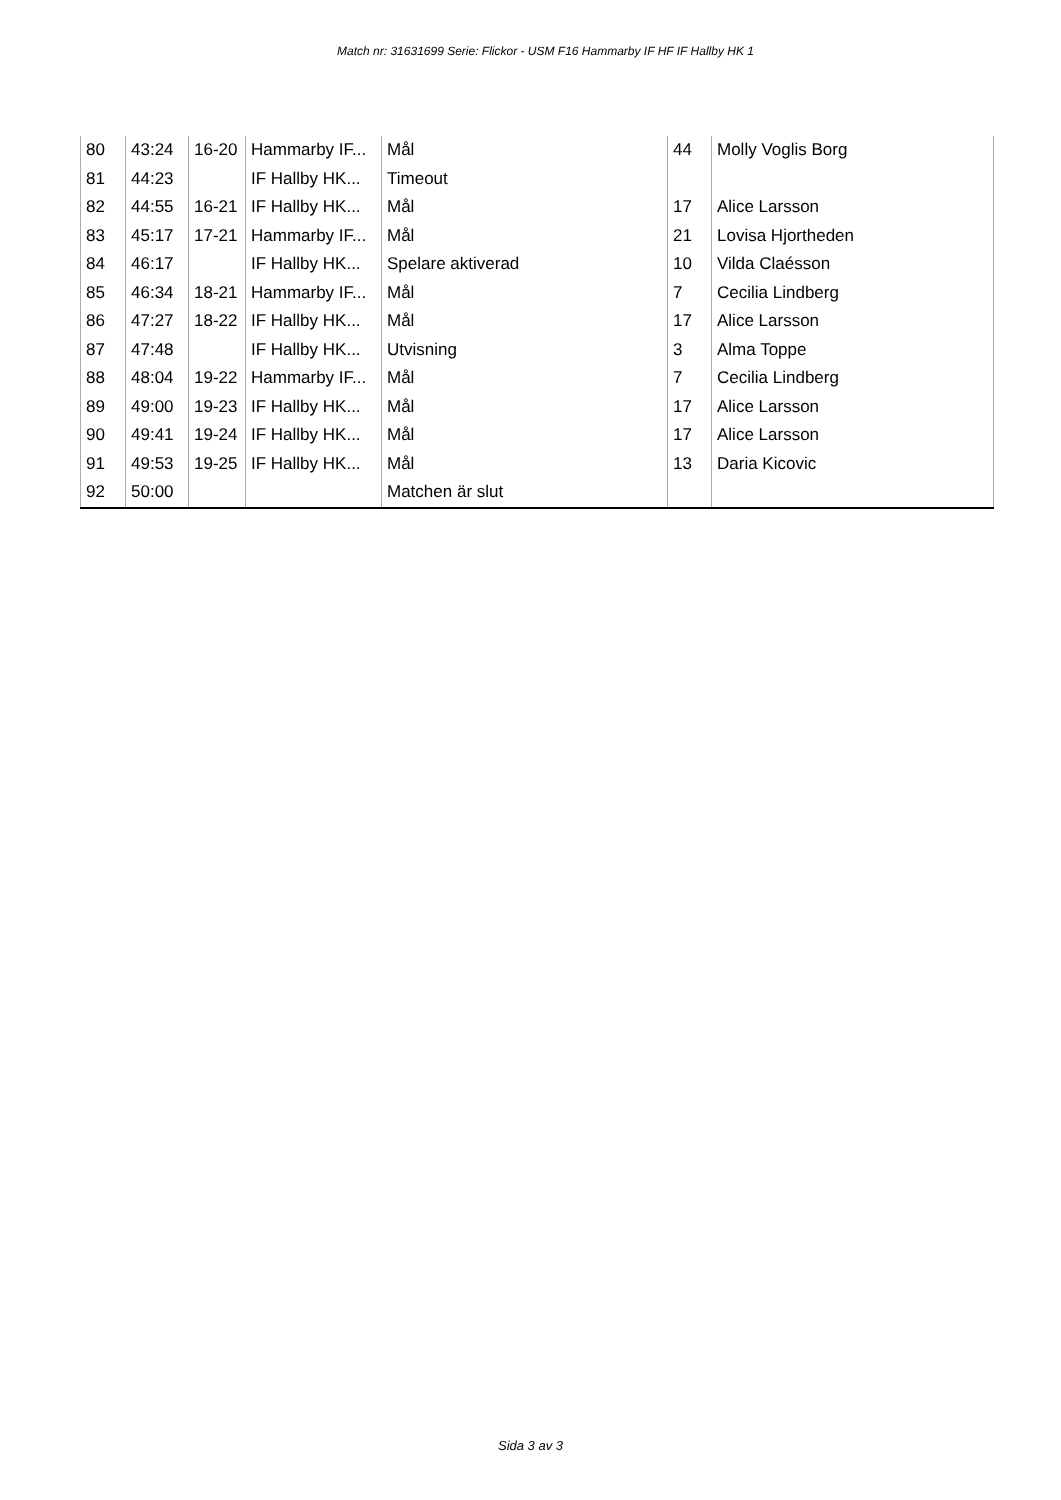Match nr: 31631699 Serie: Flickor - USM F16 Hammarby IF HF IF Hallby HK 1
| 80 | 43:24 | 16-20 | Hammarby IF... | Mål | 44 | Molly Voglis Borg |
| 81 | 44:23 | | IF Hallby HK... | Timeout | | |
| 82 | 44:55 | 16-21 | IF Hallby HK... | Mål | 17 | Alice Larsson |
| 83 | 45:17 | 17-21 | Hammarby IF... | Mål | 21 | Lovisa Hjortheden |
| 84 | 46:17 | | IF Hallby HK... | Spelare aktiverad | 10 | Vilda Claésson |
| 85 | 46:34 | 18-21 | Hammarby IF... | Mål | 7 | Cecilia Lindberg |
| 86 | 47:27 | 18-22 | IF Hallby HK... | Mål | 17 | Alice Larsson |
| 87 | 47:48 | | IF Hallby HK... | Utvisning | 3 | Alma Toppe |
| 88 | 48:04 | 19-22 | Hammarby IF... | Mål | 7 | Cecilia Lindberg |
| 89 | 49:00 | 19-23 | IF Hallby HK... | Mål | 17 | Alice Larsson |
| 90 | 49:41 | 19-24 | IF Hallby HK... | Mål | 17 | Alice Larsson |
| 91 | 49:53 | 19-25 | IF Hallby HK... | Mål | 13 | Daria Kicovic |
| 92 | 50:00 | | | Matchen är slut | | |
Sida 3 av 3